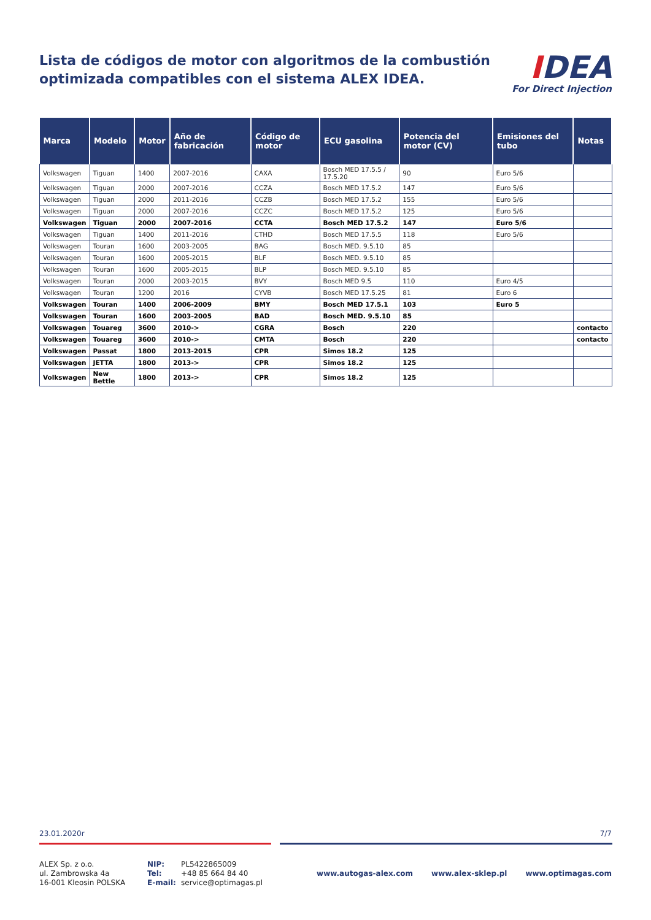Lista de códigos de motor con algoritmos de la combustión
optimizada compatibles con el sistema ALEX IDEA.
IDEA
For Direct Injection
| Marca | Modelo | Motor | Año de fabricación | Código de motor | ECU gasolina | Potencia del motor (CV) | Emisiones del tubo | Notas |
| --- | --- | --- | --- | --- | --- | --- | --- | --- |
| Volkswagen | Tiguan | 1400 | 2007-2016 | CAXA | Bosch MED 17.5.5 / 17.5.20 | 90 | Euro 5/6 | |
| Volkswagen | Tiguan | 2000 | 2007-2016 | CCZA | Bosch MED 17.5.2 | 147 | Euro 5/6 | |
| Volkswagen | Tiguan | 2000 | 2011-2016 | CCZB | Bosch MED 17.5.2 | 155 | Euro 5/6 | |
| Volkswagen | Tiguan | 2000 | 2007-2016 | CCZC | Bosch MED 17.5.2 | 125 | Euro 5/6 | |
| Volkswagen | Tiguan | 2000 | 2007-2016 | CCTA | Bosch MED 17.5.2 | 147 | Euro 5/6 | |
| Volkswagen | Tiguan | 1400 | 2011-2016 | CTHD | Bosch MED 17.5.5 | 118 | Euro 5/6 | |
| Volkswagen | Touran | 1600 | 2003-2005 | BAG | Bosch MED. 9.5.10 | 85 | | |
| Volkswagen | Touran | 1600 | 2005-2015 | BLF | Bosch MED. 9.5.10 | 85 | | |
| Volkswagen | Touran | 1600 | 2005-2015 | BLP | Bosch MED. 9.5.10 | 85 | | |
| Volkswagen | Touran | 2000 | 2003-2015 | BVY | Bosch MED 9.5 | 110 | Euro 4/5 | |
| Volkswagen | Touran | 1200 | 2016 | CYVB | Bosch MED 17.5.25 | 81 | Euro 6 | |
| Volkswagen | Touran | 1400 | 2006-2009 | BMY | Bosch MED 17.5.1 | 103 | Euro 5 | |
| Volkswagen | Touran | 1600 | 2003-2005 | BAD | Bosch MED. 9.5.10 | 85 | | |
| Volkswagen | Touareg | 3600 | 2010-> | CGRA | Bosch | 220 | | contacto |
| Volkswagen | Touareg | 3600 | 2010-> | CMTA | Bosch | 220 | | contacto |
| Volkswagen | Passat | 1800 | 2013-2015 | CPR | Simos 18.2 | 125 | | |
| Volkswagen | JETTA | 1800 | 2013-> | CPR | Simos 18.2 | 125 | | |
| Volkswagen | New Bettle | 1800 | 2013-> | CPR | Simos 18.2 | 125 | | |
23.01.2020r 7/7
ALEX Sp. z o.o.
ul. Zambrowska 4a
16-001 Kleosin POLSKA
NIP:
Tel:
E-mail:
PL5422865009
+48 85 664 84 40
service@optimagas.pl
www.autogas-alex.com www.alex-sklep.pl www.optimagas.com